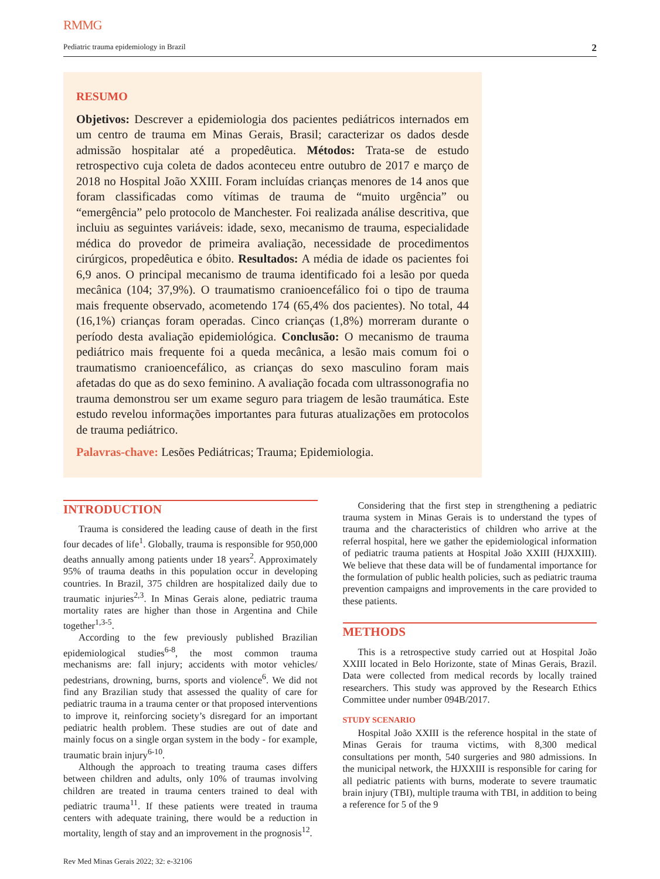RMMG
Pediatric trauma epidemiology in Brazil 2
RESUMO
Objetivos: Descrever a epidemiologia dos pacientes pediátricos internados em um centro de trauma em Minas Gerais, Brasil; caracterizar os dados desde admissão hospitalar até a propedêutica. Métodos: Trata-se de estudo retrospectivo cuja coleta de dados aconteceu entre outubro de 2017 e março de 2018 no Hospital João XXIII. Foram incluídas crianças menores de 14 anos que foram classificadas como vítimas de trauma de “muito urgência” ou “emergência” pelo protocolo de Manchester. Foi realizada análise descritiva, que incluiu as seguintes variáveis: idade, sexo, mecanismo de trauma, especialidade médica do provedor de primeira avaliação, necessidade de procedimentos cirúrgicos, propedêutica e óbito. Resultados: A média de idade os pacientes foi 6,9 anos. O principal mecanismo de trauma identificado foi a lesão por queda mecânica (104; 37,9%). O traumatismo cranioencefálico foi o tipo de trauma mais frequente observado, acometendo 174 (65,4% dos pacientes). No total, 44 (16,1%) crianças foram operadas. Cinco crianças (1,8%) morreram durante o período desta avaliação epidemiológica. Conclusão: O mecanismo de trauma pediátrico mais frequente foi a queda mecânica, a lesão mais comum foi o traumatismo cranioencefálico, as crianças do sexo masculino foram mais afetadas do que as do sexo feminino. A avaliação focada com ultrassonografia no trauma demonstrou ser um exame seguro para triagem de lesão traumática. Este estudo revelou informações importantes para futuras atualizações em protocolos de trauma pediátrico.
Palavras-chave: Lesões Pediátricas; Trauma; Epidemiologia.
INTRODUCTION
Trauma is considered the leading cause of death in the first four decades of life<sup>1</sup>. Globally, trauma is responsible for 950,000 deaths annually among patients under 18 years<sup>2</sup>. Approximately 95% of trauma deaths in this population occur in developing countries. In Brazil, 375 children are hospitalized daily due to traumatic injuries<sup>2,3</sup>. In Minas Gerais alone, pediatric trauma mortality rates are higher than those in Argentina and Chile together<sup>1,3-5</sup>.
According to the few previously published Brazilian epidemiological studies<sup>6-8</sup>, the most common trauma mechanisms are: fall injury; accidents with motor vehicles/ pedestrians, drowning, burns, sports and violence<sup>6</sup>. We did not find any Brazilian study that assessed the quality of care for pediatric trauma in a trauma center or that proposed interventions to improve it, reinforcing society’s disregard for an important pediatric health problem. These studies are out of date and mainly focus on a single organ system in the body - for example, traumatic brain injury<sup>6-10</sup>.
Although the approach to treating trauma cases differs between children and adults, only 10% of traumas involving children are treated in trauma centers trained to deal with pediatric trauma<sup>11</sup>. If these patients were treated in trauma centers with adequate training, there would be a reduction in mortality, length of stay and an improvement in the prognosis<sup>12</sup>.
Considering that the first step in strengthening a pediatric trauma system in Minas Gerais is to understand the types of trauma and the characteristics of children who arrive at the referral hospital, here we gather the epidemiological information of pediatric trauma patients at Hospital João XXIII (HJXXIII). We believe that these data will be of fundamental importance for the formulation of public health policies, such as pediatric trauma prevention campaigns and improvements in the care provided to these patients.
METHODS
This is a retrospective study carried out at Hospital João XXIII located in Belo Horizonte, state of Minas Gerais, Brazil. Data were collected from medical records by locally trained researchers. This study was approved by the Research Ethics Committee under number 094B/2017.
STUDY SCENARIO
Hospital João XXIII is the reference hospital in the state of Minas Gerais for trauma victims, with 8,300 medical consultations per month, 540 surgeries and 980 admissions. In the municipal network, the HJXXIII is responsible for caring for all pediatric patients with burns, moderate to severe traumatic brain injury (TBI), multiple trauma with TBI, in addition to being a reference for 5 of the 9
Rev Med Minas Gerais 2022; 32: e-32106